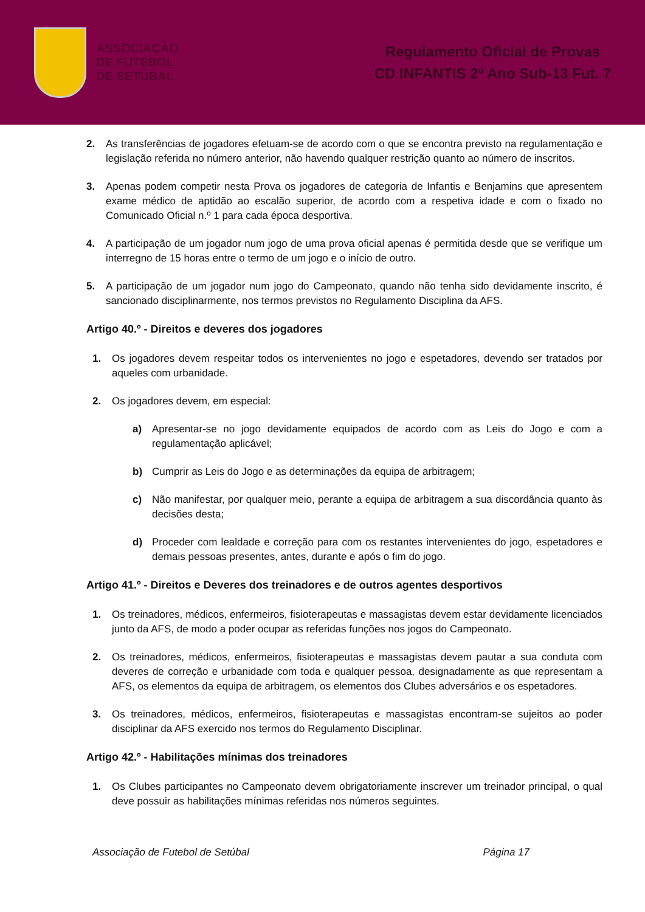ASSOCIAÇÃO
DE FUTEBOL
DE SETÚBAL
Regulamento Oficial de Provas
CD INFANTIS 2º Ano Sub-13 Fut. 7
2. As transferências de jogadores efetuam-se de acordo com o que se encontra previsto na regulamentação e legislação referida no número anterior, não havendo qualquer restrição quanto ao número de inscritos.
3. Apenas podem competir nesta Prova os jogadores de categoria de Infantis e Benjamins que apresentem exame médico de aptidão ao escalão superior, de acordo com a respetiva idade e com o fixado no Comunicado Oficial n.º 1 para cada época desportiva.
4. A participação de um jogador num jogo de uma prova oficial apenas é permitida desde que se verifique um interregno de 15 horas entre o termo de um jogo e o início de outro.
5. A participação de um jogador num jogo do Campeonato, quando não tenha sido devidamente inscrito, é sancionado disciplinarmente, nos termos previstos no Regulamento Disciplina da AFS.
Artigo 40.º - Direitos e deveres dos jogadores
1. Os jogadores devem respeitar todos os intervenientes no jogo e espetadores, devendo ser tratados por aqueles com urbanidade.
2. Os jogadores devem, em especial:
a) Apresentar-se no jogo devidamente equipados de acordo com as Leis do Jogo e com a regulamentação aplicável;
b) Cumprir as Leis do Jogo e as determinações da equipa de arbitragem;
c) Não manifestar, por qualquer meio, perante a equipa de arbitragem a sua discordância quanto às decisões desta;
d) Proceder com lealdade e correção para com os restantes intervenientes do jogo, espetadores e demais pessoas presentes, antes, durante e após o fim do jogo.
Artigo 41.º - Direitos e Deveres dos treinadores e de outros agentes desportivos
1. Os treinadores, médicos, enfermeiros, fisioterapeutas e massagistas devem estar devidamente licenciados junto da AFS, de modo a poder ocupar as referidas funções nos jogos do Campeonato.
2. Os treinadores, médicos, enfermeiros, fisioterapeutas e massagistas devem pautar a sua conduta com deveres de correção e urbanidade com toda e qualquer pessoa, designadamente as que representam a AFS, os elementos da equipa de arbitragem, os elementos dos Clubes adversários e os espetadores.
3. Os treinadores, médicos, enfermeiros, fisioterapeutas e massagistas encontram-se sujeitos ao poder disciplinar da AFS exercido nos termos do Regulamento Disciplinar.
Artigo 42.º - Habilitações mínimas dos treinadores
1. Os Clubes participantes no Campeonato devem obrigatoriamente inscrever um treinador principal, o qual deve possuir as habilitações mínimas referidas nos números seguintes.
Associação de Futebol de Setúbal Página 17